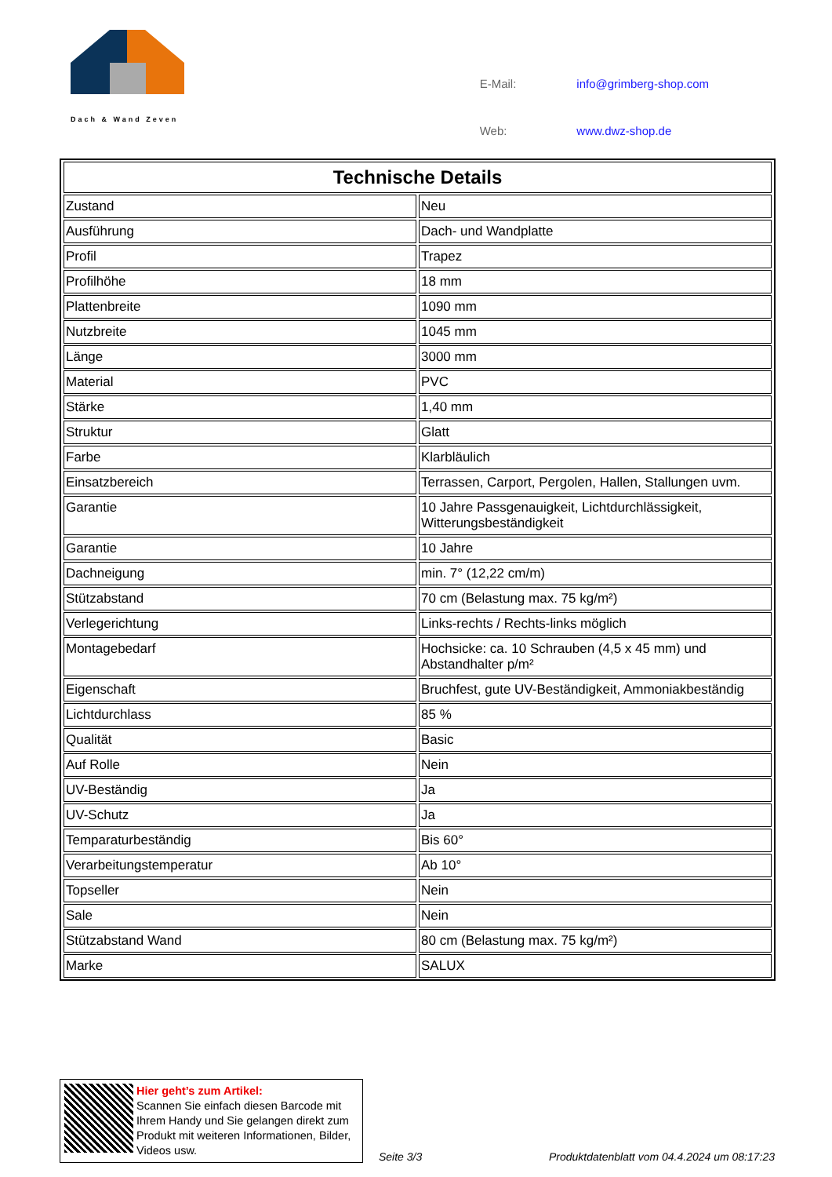Dach & Wand Zeven
| E-Mail: | info@grimberg-shop.com |
| Web: | www.dwz-shop.de |
| Technische Details | |
| --- | --- |
| Zustand | Neu |
| Ausführung | Dach- und Wandplatte |
| Profil | Trapez |
| Profilhöhe | 18 mm |
| Plattenbreite | 1090 mm |
| Nutzbreite | 1045 mm |
| Länge | 3000 mm |
| Material | PVC |
| Stärke | 1,40 mm |
| Struktur | Glatt |
| Farbe | Klarbläulich |
| Einsatzbereich | Terrassen, Carport, Pergolen, Hallen, Stallungen uvm. |
| Garantie | 10 Jahre Passgenauigkeit, Lichtdurchlässigkeit, Witterungsbeständigkeit |
| Garantie | 10 Jahre |
| Dachneigung | min. 7° (12,22 cm/m) |
| Stützabstand | 70 cm (Belastung max. 75 kg/m²) |
| Verlegerichtung | Links-rechts / Rechts-links möglich |
| Montagebedarf | Hochsicke: ca. 10 Schrauben (4,5 x 45 mm) und Abstandhalter p/m² |
| Eigenschaft | Bruchfest, gute UV-Beständigkeit, Ammoniakbeständig |
| Lichtdurchlass | 85 % |
| Qualität | Basic |
| Auf Rolle | Nein |
| UV-Beständig | Ja |
| UV-Schutz | Ja |
| Temparaturbeständig | Bis 60° |
| Verarbeitungstemperatur | Ab 10° |
| Topseller | Nein |
| Sale | Nein |
| Stützabstand Wand | 80 cm (Belastung max. 75 kg/m²) |
| Marke | SALUX |
Hier geht’s zum Artikel:
Scannen Sie einfach diesen Barcode mit Ihrem Handy und Sie gelangen direkt zum Produkt mit weiteren Informationen, Bilder, Videos usw.
Seite 3/3
Produktdatenblatt vom 04.4.2024 um 08:17:23